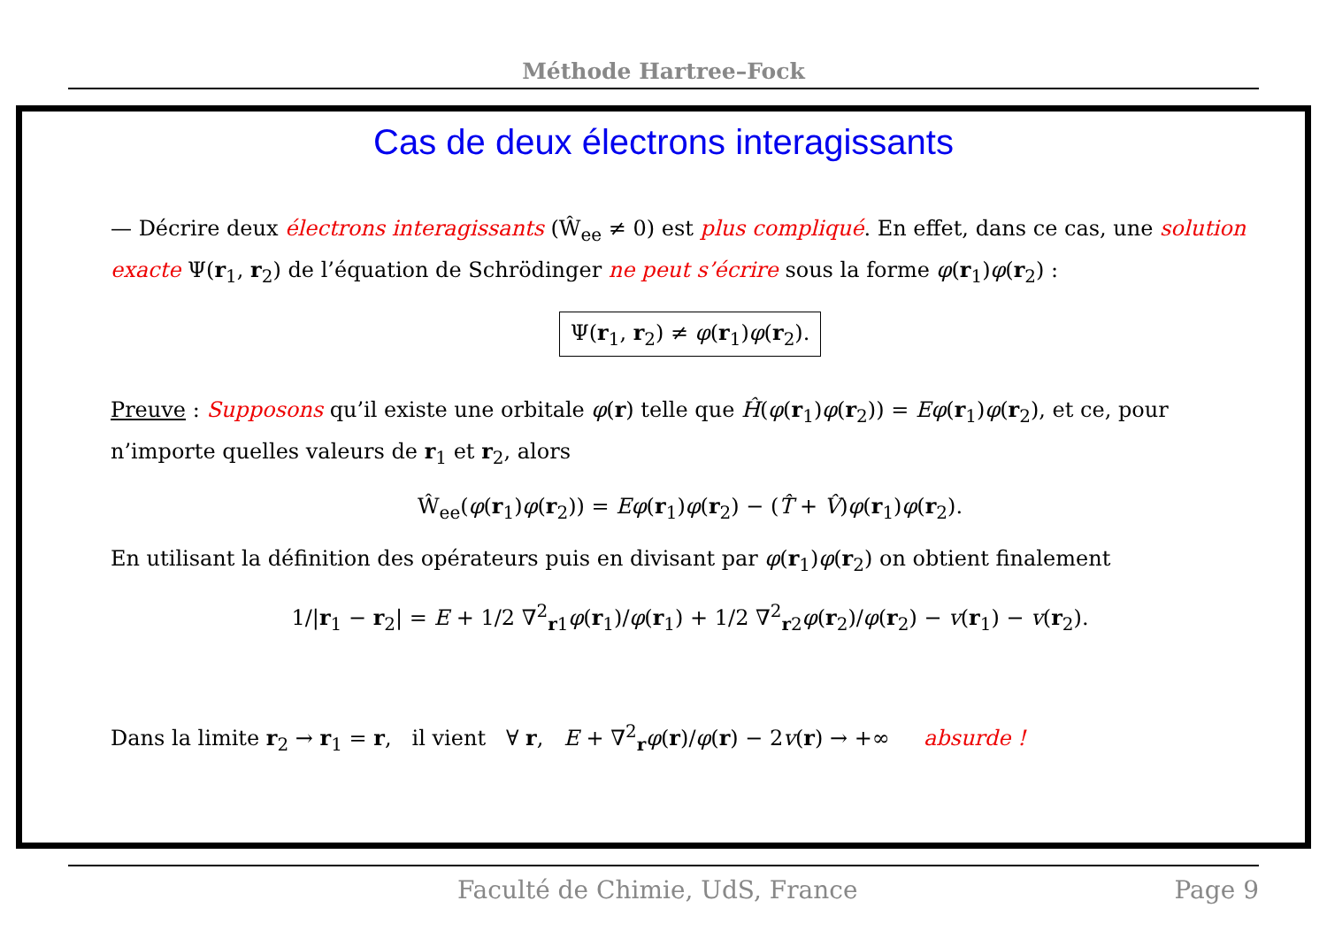Méthode Hartree–Fock
Cas de deux électrons interagissants
— Décrire deux électrons interagissants (Ŵ<sub>ee</sub> ≠ 0) est plus compliqué. En effet, dans ce cas, une solution exacte Ψ(r<sub>1</sub>, r<sub>2</sub>) de l’équation de Schrödinger ne peut s’écrire sous la forme φ(r<sub>1</sub>)φ(r<sub>2</sub>) :
Ψ(r<sub>1</sub>, r<sub>2</sub>) ≠ φ(r<sub>1</sub>)φ(r<sub>2</sub>).
Preuve : Supposons qu’il existe une orbitale φ(r) telle que Ĥ(φ(r<sub>1</sub>)φ(r<sub>2</sub>)) = Eφ(r<sub>1</sub>)φ(r<sub>2</sub>), et ce, pour n’importe quelles valeurs de r<sub>1</sub> et r<sub>2</sub>, alors
Ŵ<sub>ee</sub>(φ(r<sub>1</sub>)φ(r<sub>2</sub>)) = Eφ(r<sub>1</sub>)φ(r<sub>2</sub>) − (T̂ + V̂)φ(r<sub>1</sub>)φ(r<sub>2</sub>).
En utilisant la définition des opérateurs puis en divisant par φ(r<sub>1</sub>)φ(r<sub>2</sub>) on obtient finalement
1/|r<sub>1</sub> − r<sub>2</sub>| = E + 1/2 ∇<sup>2</sup><sub>r1</sub>φ(r<sub>1</sub>)/φ(r<sub>1</sub>) + 1/2 ∇<sup>2</sup><sub>r2</sub>φ(r<sub>2</sub>)/φ(r<sub>2</sub>) − v(r<sub>1</sub>) − v(r<sub>2</sub>).
Dans la limite r<sub>2</sub> → r<sub>1</sub> = r, il vient ∀ r, E + ∇<sup>2</sup><sub>r</sub>φ(r)/φ(r) − 2v(r) → +∞ absurde !
Faculté de Chimie, UdS, France Page 9